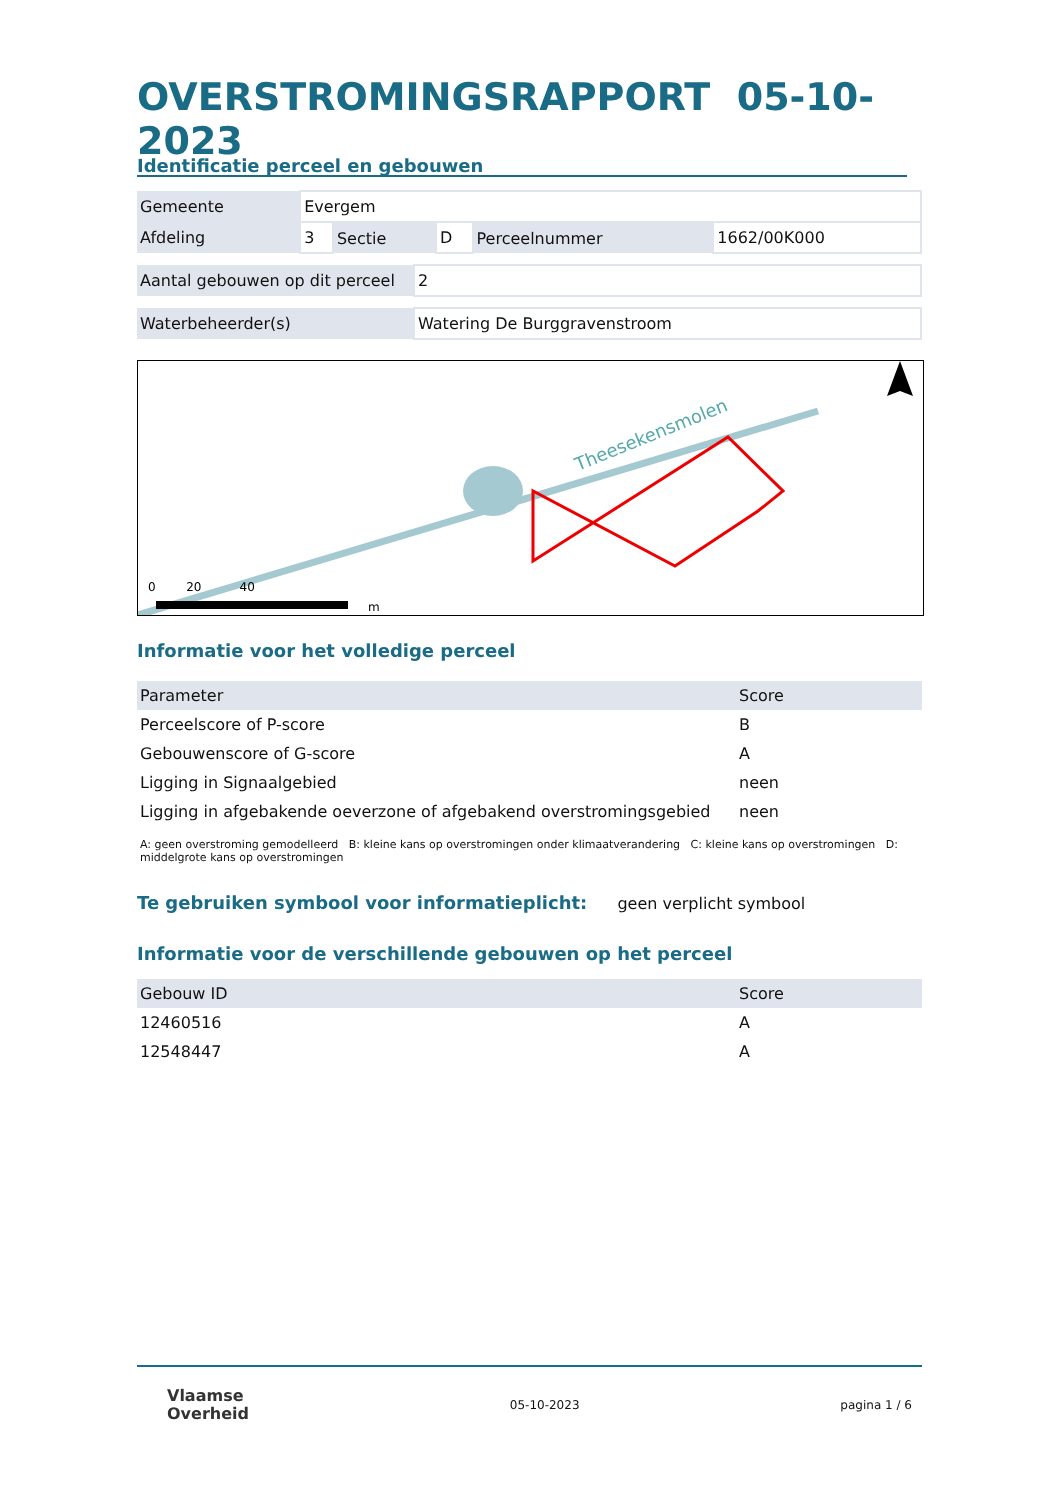OVERSTROMINGSRAPPORT 05-10-2023
Identificatie perceel en gebouwen
| Gemeente | Evergem | | | | |
| Afdeling | 3 | Sectie | D | Perceelnummer | 1662/00K000 |
| Aantal gebouwen op dit perceel | 2 |
| Waterbeheerder(s) | Watering De Burggravenstroom |
Theesekensmolen
0 20 40
m
Informatie voor het volledige perceel
| Parameter | Score |
| --- | --- |
| Perceelscore of P-score | B |
| Gebouwenscore of G-score | A |
| Ligging in Signaalgebied | neen |
| Ligging in afgebakende oeverzone of afgebakend overstromingsgebied | neen |
A: geen overstroming gemodelleerd B: kleine kans op overstromingen onder klimaatverandering C: kleine kans op overstromingen D: middelgrote kans op overstromingen
Te gebruiken symbool voor informatieplicht:
geen verplicht symbool
Informatie voor de verschillende gebouwen op het perceel
| Gebouw ID | Score |
| --- | --- |
| 12460516 | A |
| 12548447 | A |
Vlaamse
Overheid
05-10-2023 pagina 1 / 6